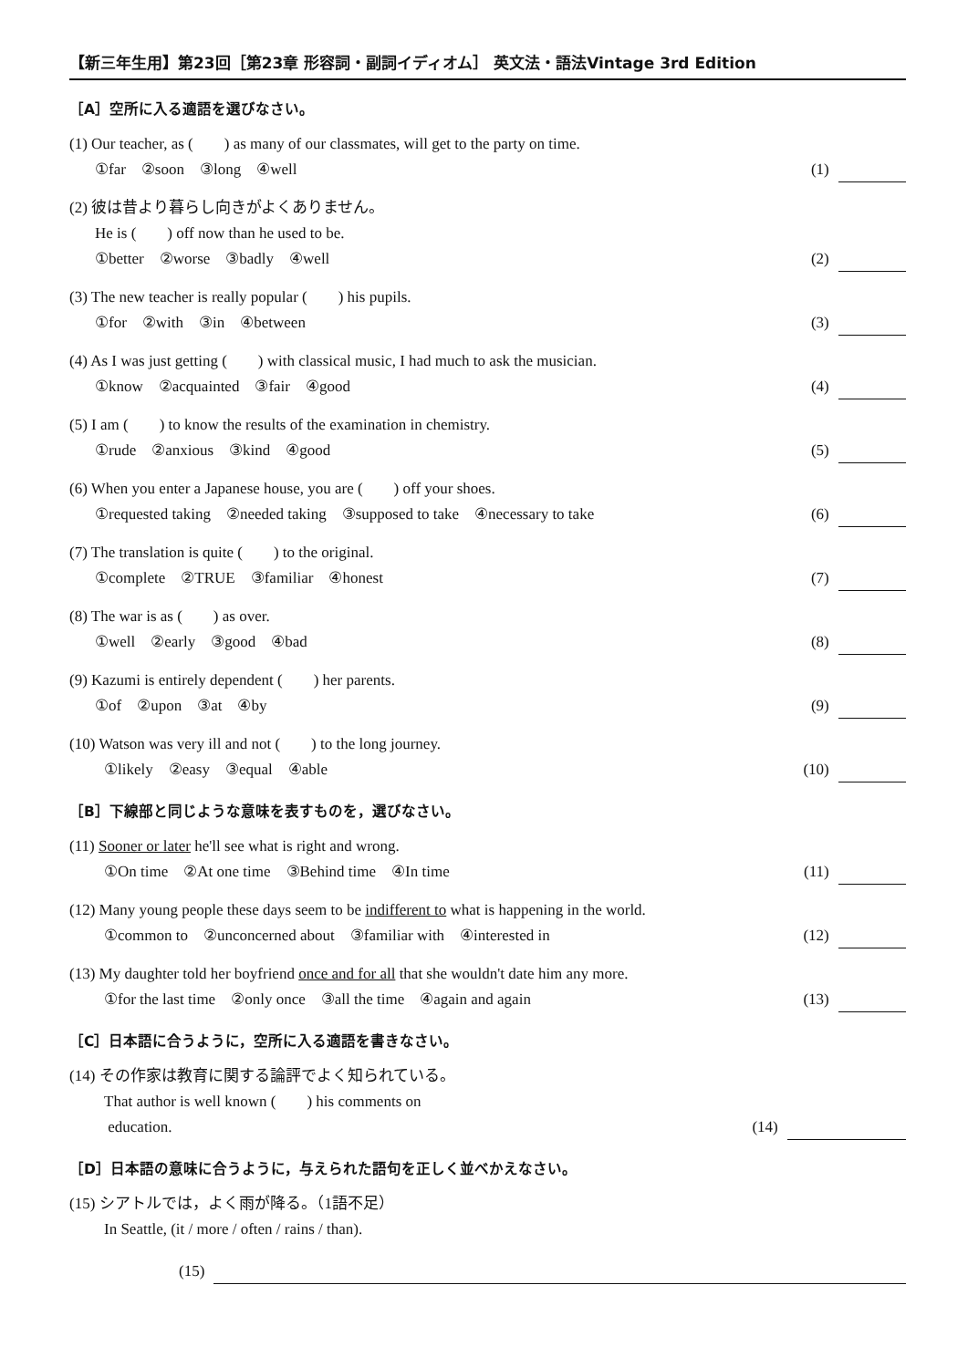【新三年生用】第23回［第23章 形容詞・副詞イディオム］ 英文法・語法Vintage 3rd Edition
［A］空所に入る適語を選びなさい。
(1) Our teacher, as (　　) as many of our classmates, will get to the party on time.
①far　②soon　③long　④well (1)
(2) 彼は昔より暮らし向きがよくありません。
He is (　　) off now than he used to be.
①better　②worse　③badly　④well (2)
(3) The new teacher is really popular (　　) his pupils.
①for　②with　③in　④between (3)
(4) As I was just getting (　　) with classical music, I had much to ask the musician.
①know　②acquainted　③fair　④good (4)
(5) I am (　　) to know the results of the examination in chemistry.
①rude　②anxious　③kind　④good (5)
(6) When you enter a Japanese house, you are (　　) off your shoes.
①requested taking　②needed taking　③supposed to take　④necessary to take (6)
(7) The translation is quite (　　) to the original.
①complete　②TRUE　③familiar　④honest (7)
(8) The war is as (　　) as over.
①well　②early　③good　④bad (8)
(9) Kazumi is entirely dependent (　　) her parents.
①of　②upon　③at　④by (9)
(10) Watson was very ill and not (　　) to the long journey.
①likely　②easy　③equal　④able (10)
［B］下線部と同じような意味を表すものを，選びなさい。
(11) Sooner or later he'll see what is right and wrong.
①On time　②At one time　③Behind time　④In time (11)
(12) Many young people these days seem to be indifferent to what is happening in the world.
①common to　②unconcerned about　③familiar with　④interested in (12)
(13) My daughter told her boyfriend once and for all that she wouldn't date him any more.
①for the last time　②only once　③all the time　④again and again (13)
［C］日本語に合うように，空所に入る適語を書きなさい。
(14) その作家は教育に関する論評でよく知られている。
That author is well known (　　) his comments on
education. (14)
［D］日本語の意味に合うように，与えられた語句を正しく並べかえなさい。
(15) シアトルでは，よく雨が降る。（1語不足）
In Seattle, (it / more / often / rains / than).
(15)